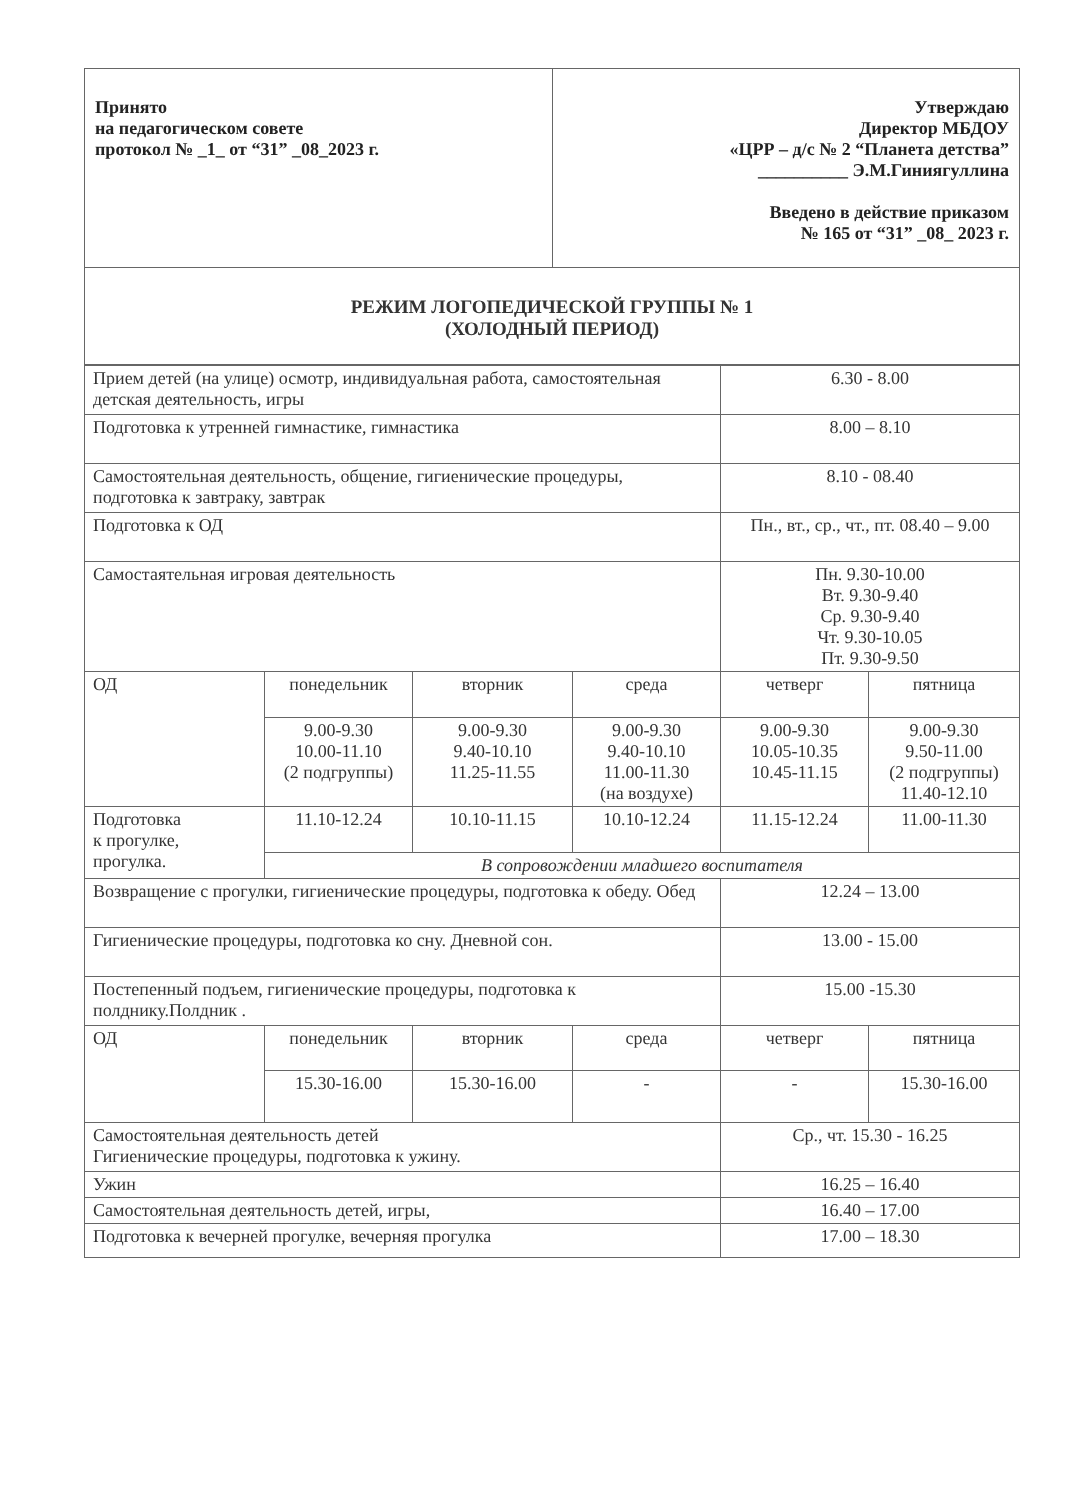| Принято на педагогическом совете протокол № _1_ от “31” _08_2023 г. | Утверждаю Директор МБДОУ «ЦРР – д/с № 2 “Планета детства” __________ Э.М.Гиниягуллина Введено в действие приказом № 165 от “31” _08_ 2023 г. |
| РЕЖИМ ЛОГОПЕДИЧЕСКОЙ ГРУППЫ № 1 (ХОЛОДНЫЙ ПЕРИОД) | |
| Прием детей (на улице) осмотр, индивидуальная работа, самостоятельная детская деятельность, игры | | | | 6.30 - 8.00 | |
| Подготовка к утренней гимнастике, гимнастика | | | | 8.00 – 8.10 | |
| Самостоятельная деятельность, общение, гигиенические процедуры, подготовка к завтраку, завтрак | | | | 8.10 - 08.40 | |
| Подготовка к ОД | | | | Пн., вт., ср., чт., пт. 08.40 – 9.00 | |
| Самостаятельная игровая деятельность | | | | Пн. 9.30-10.00 Вт. 9.30-9.40 Ср. 9.30-9.40 Чт. 9.30-10.05 Пт. 9.30-9.50 | |
| ОД | понедельник | вторник | среда | четверг | пятница |
| | 9.00-9.30 10.00-11.10 (2 подгруппы) | 9.00-9.30 9.40-10.10 11.25-11.55 | 9.00-9.30 9.40-10.10 11.00-11.30 (на воздухе) | 9.00-9.30 10.05-10.35 10.45-11.15 | 9.00-9.30 9.50-11.00 (2 подгруппы) 11.40-12.10 |
| Подготовка к прогулке, прогулка. | 11.10-12.24 | 10.10-11.15 | 10.10-12.24 | 11.15-12.24 | 11.00-11.30 |
| | В сопровождении младшего воспитателя | | | | |
| Возвращение с прогулки, гигиенические процедуры, подготовка к обеду. Обед | | | | 12.24 – 13.00 | |
| Гигиенические процедуры, подготовка ко сну. Дневной сон. | | | | 13.00 - 15.00 | |
| Постепенный подъем, гигиенические процедуры, подготовка к полднику.Полдник . | | | | 15.00 -15.30 | |
| ОД | понедельник | вторник | среда | четверг | пятница |
| | 15.30-16.00 | 15.30-16.00 | - | - | 15.30-16.00 |
| Самостоятельная деятельность детей Гигиенические процедуры, подготовка к ужину. | | | | Ср., чт. 15.30 - 16.25 | |
| Ужин | | | | 16.25 – 16.40 | |
| Самостоятельная деятельность детей, игры, | | | | 16.40 – 17.00 | |
| Подготовка к вечерней прогулке, вечерняя прогулка | | | | 17.00 – 18.30 | |